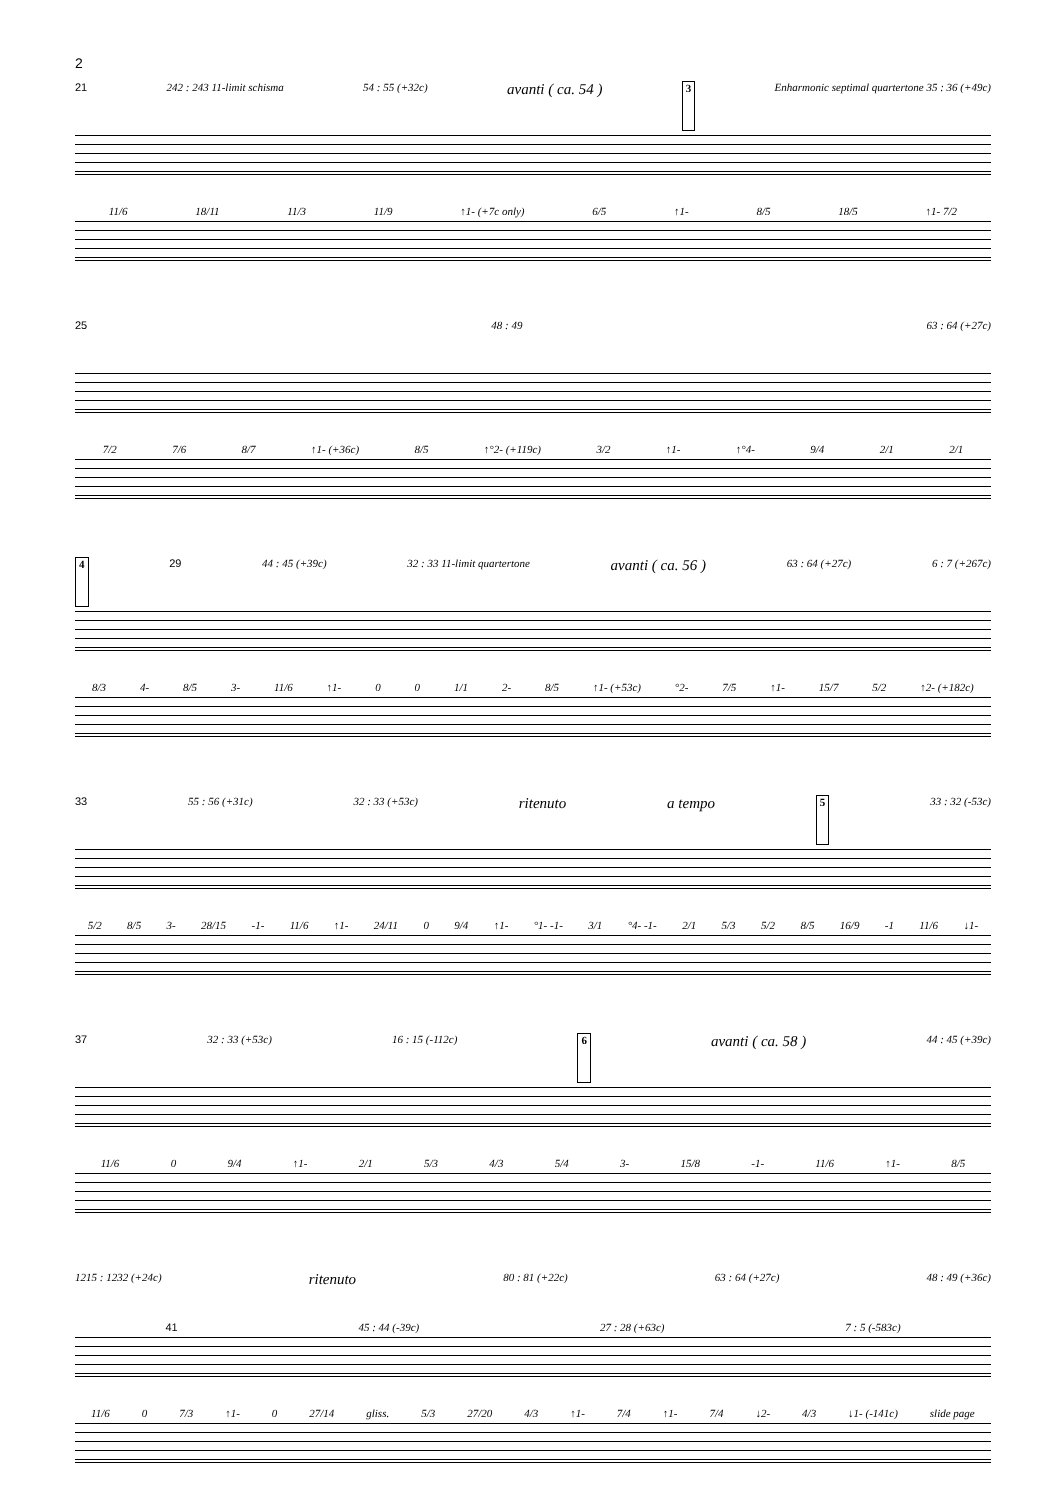2
21 242 : 243 11-limit schisma 54 : 55 (+32c) avanti ( ca. 54 ) 3 Enharmonic septimal quartertone 35 : 36 (+49c)
11/6 18/11 11/3 11/9 ↑1- (+7c only) 6/5 ↑1- 8/5 18/5 ↑1- 7/2
25 48 : 49 63 : 64 (+27c)
7/2 7/6 8/7 ↑1- (+36c) 8/5 ↑°2- (+119c) 3/2 ↑1- ↑°4- 9/4 2/1 2/1
4 29 44 : 45 (+39c) 32 : 33 11-limit quartertone avanti ( ca. 56 ) 63 : 64 (+27c) 6 : 7 (+267c)
8/3 4- 8/5 3- 11/6 ↑1- 0 0 1/1 2- 8/5 ↑1- (+53c) °2- 7/5 ↑1- 15/7 5/2 ↑2- (+182c)
33 55 : 56 (+31c) 32 : 33 (+53c) ritenuto a tempo 5 33 : 32 (-53c)
5/2 8/5 3- 28/15 -1- 11/6 ↑1- 24/11 0 9/4 ↑1- °1- -1- 3/1 °4- -1- 2/1 5/3 5/2 8/5 16/9 -1 11/6 ↓1-
37 32 : 33 (+53c) 16 : 15 (-112c) 6 avanti ( ca. 58 ) 44 : 45 (+39c)
11/6 0 9/4 ↑1- 2/1 5/3 4/3 5/4 3- 15/8 -1- 11/6 ↑1- 8/5
1215 : 1232 (+24c) ritenuto 80 : 81 (+22c) 63 : 64 (+27c) 48 : 49 (+36c)
41 45 : 44 (-39c) 27 : 28 (+63c) 7 : 5 (-583c)
11/6 0 7/3 ↑1- 0 27/14 gliss. 5/3 27/20 4/3 ↑1- 7/4 ↑1- 7/4 ↓2- 4/3 ↓1- (-141c) slide page